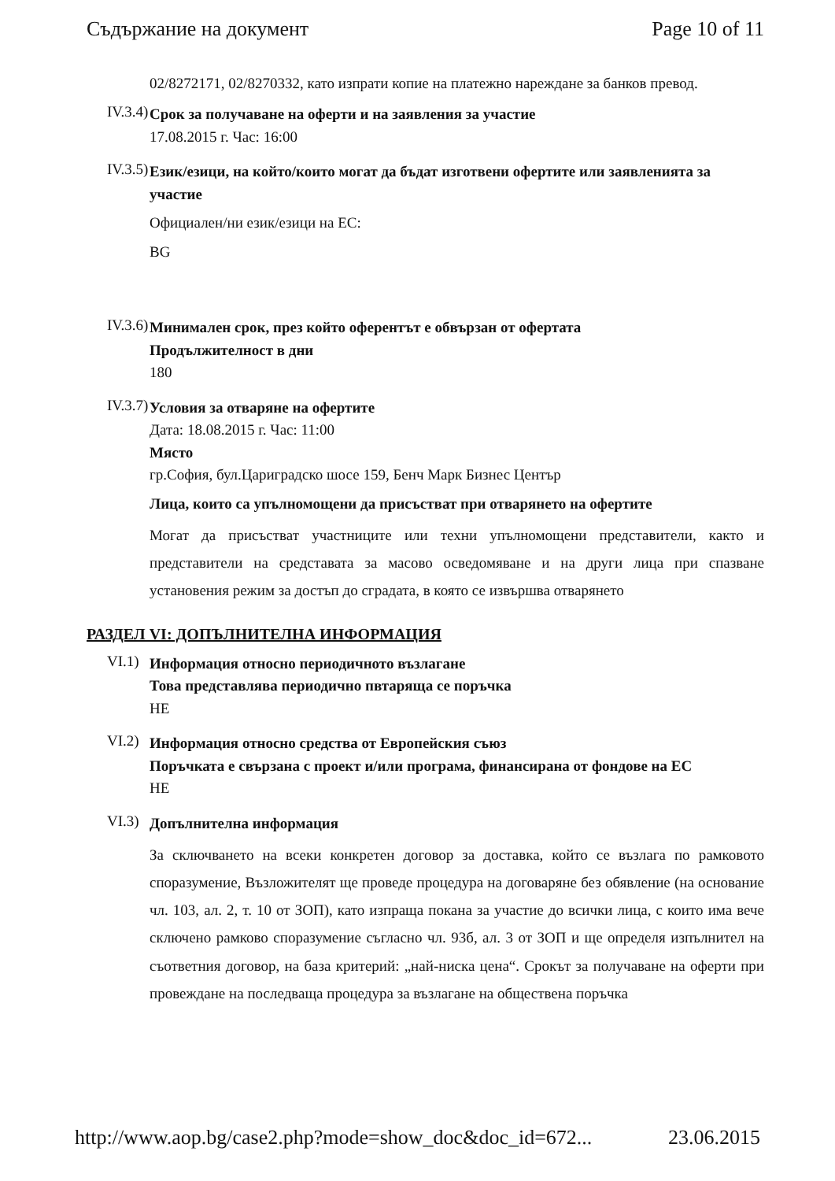Съдържание на документ Page 10 of 11
02/8272171, 02/8270332, като изпрати копие на платежно нареждане за банков превод.
IV.3.4)
Срок за получаване на оферти и на заявления за участие
17.08.2015 г. Час: 16:00
IV.3.5)
Език/езици, на който/които могат да бъдат изготвени офертите или заявленията за участие
Официален/ни език/езици на ЕС:
BG
IV.3.6)
Минимален срок, през който оферентът е обвързан от офертата
Продължителност в дни
180
IV.3.7)
Условия за отваряне на офертите
Дата: 18.08.2015 г. Час: 11:00
Място
гр.София, бул.Цариградско шосе 159, Бенч Марк Бизнес Център
Лица, които са упълномощени да присъстват при отварянето на офертите
Могат да присъстват участниците или техни упълномощени представители, както и представители на средставата за масово осведомяване и на други лица при спазване установения режим за достъп до сградата, в която се извършва отварянето
РАЗДЕЛ VI: ДОПЪЛНИТЕЛНА ИНФОРМАЦИЯ
VI.1)
Информация относно периодичното възлагане
Това представлява периодично пвтаряща се поръчка
НЕ
VI.2)
Информация относно средства от Европейския съюз
Поръчката е свързана с проект и/или програма, финансирана от фондове на ЕС
НЕ
VI.3)
Допълнителна информация
За сключването на всеки конкретен договор за доставка, който се възлага по рамковото споразумение, Възложителят ще проведе процедура на договаряне без обявление (на основание чл. 103, ал. 2, т. 10 от ЗОП), като изпраща покана за участие до всички лица, с които има вече сключено рамково споразумение съгласно чл. 93б, ал. 3 от ЗОП и ще определя изпълнител на съответния договор, на база критерий: „най-ниска цена“. Срокът за получаване на оферти при провеждане на последваща процедура за възлагане на обществена поръчка
http://www.aop.bg/case2.php?mode=show_doc&doc_id=672... 23.06.2015